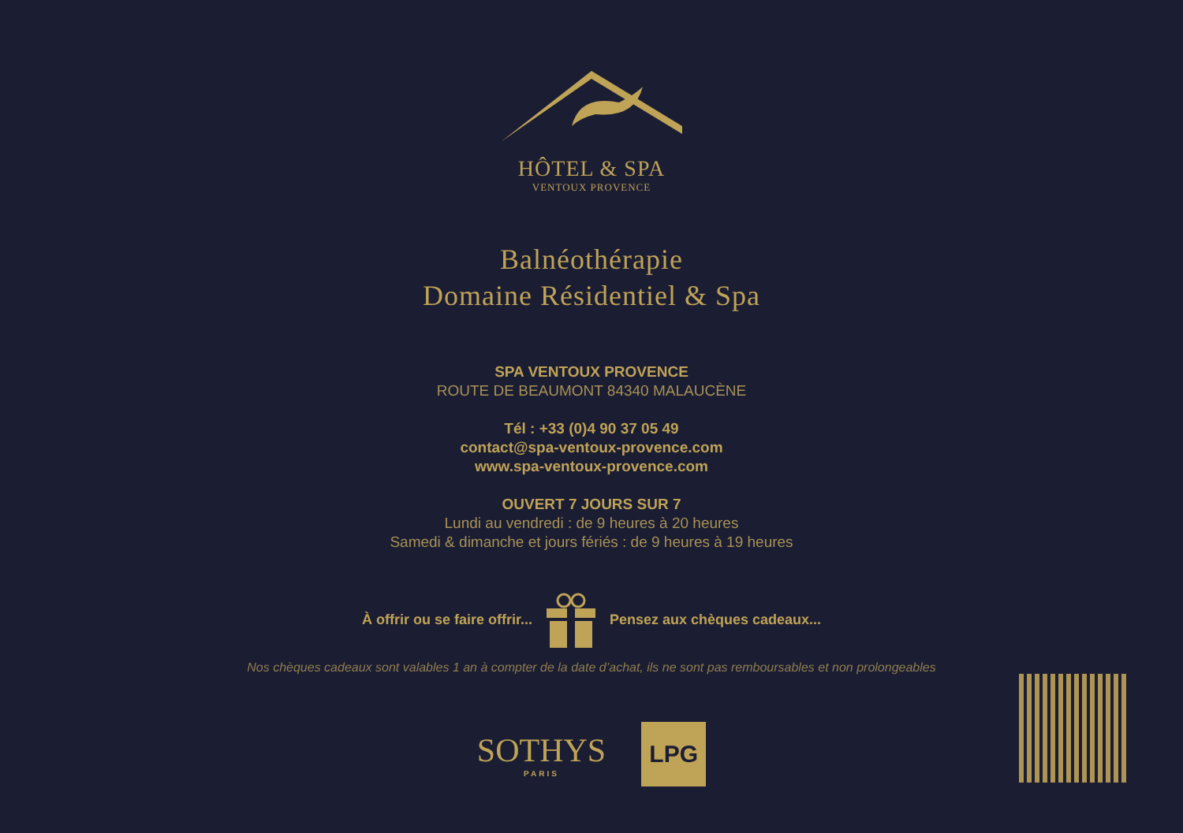HÔTEL & SPA
VENTOUX PROVENCE
Balnéothérapie
Domaine Résidentiel & Spa
SPA VENTOUX PROVENCE
ROUTE DE BEAUMONT 84340 MALAUCÈNE
Tél : +33 (0)4 90 37 05 49
contact@spa-ventoux-provence.com
www.spa-ventoux-provence.com
OUVERT 7 JOURS SUR 7
Lundi au vendredi : de 9 heures à 20 heures
Samedi & dimanche et jours fériés : de 9 heures à 19 heures
À offrir ou se faire offrir... Pensez aux chèques cadeaux...
Nos chèques cadeaux sont valables 1 an à compter de la date d’achat, ils ne sont pas remboursables et non prolongeables
SOTHYS
PARIS
LPG